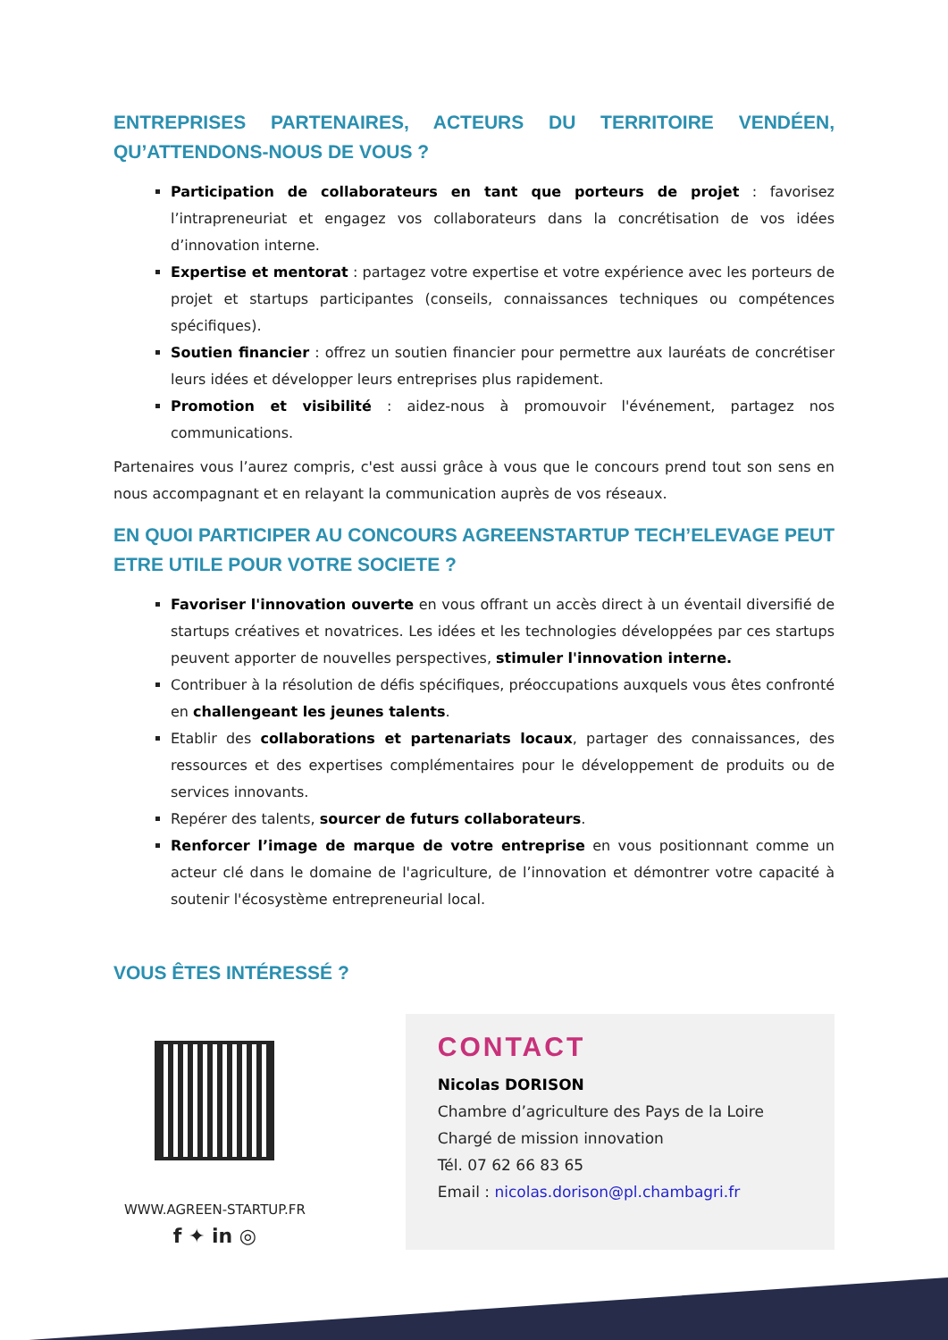ENTREPRISES PARTENAIRES, ACTEURS DU TERRITOIRE VENDÉEN, QU’ATTENDONS-NOUS DE VOUS ?
Participation de collaborateurs en tant que porteurs de projet : favorisez l’intrapreneuriat et engagez vos collaborateurs dans la concrétisation de vos idées d’innovation interne.
Expertise et mentorat : partagez votre expertise et votre expérience avec les porteurs de projet et startups participantes (conseils, connaissances techniques ou compétences spécifiques).
Soutien financier : offrez un soutien financier pour permettre aux lauréats de concrétiser leurs idées et développer leurs entreprises plus rapidement.
Promotion et visibilité : aidez-nous à promouvoir l'événement, partagez nos communications.
Partenaires vous l’aurez compris, c'est aussi grâce à vous que le concours prend tout son sens en nous accompagnant et en relayant la communication auprès de vos réseaux.
EN QUOI PARTICIPER AU CONCOURS AGREENSTARTUP TECH’ELEVAGE PEUT ETRE UTILE POUR VOTRE SOCIETE ?
Favoriser l'innovation ouverte en vous offrant un accès direct à un éventail diversifié de startups créatives et novatrices. Les idées et les technologies développées par ces startups peuvent apporter de nouvelles perspectives, stimuler l'innovation interne.
Contribuer à la résolution de défis spécifiques, préoccupations auxquels vous êtes confronté en challengeant les jeunes talents.
Etablir des collaborations et partenariats locaux, partager des connaissances, des ressources et des expertises complémentaires pour le développement de produits ou de services innovants.
Repérer des talents, sourcer de futurs collaborateurs.
Renforcer l’image de marque de votre entreprise en vous positionnant comme un acteur clé dans le domaine de l'agriculture, de l’innovation et démontrer votre capacité à soutenir l'écosystème entrepreneurial local.
VOUS ÊTES INTÉRESSÉ ?
WWW.AGREEN-STARTUP.FR
f ✦ in ◎
CONTACT
Nicolas DORISON
Chambre d’agriculture des Pays de la Loire
Chargé de mission innovation
Tél. 07 62 66 83 65
Email : nicolas.dorison@pl.chambagri.fr